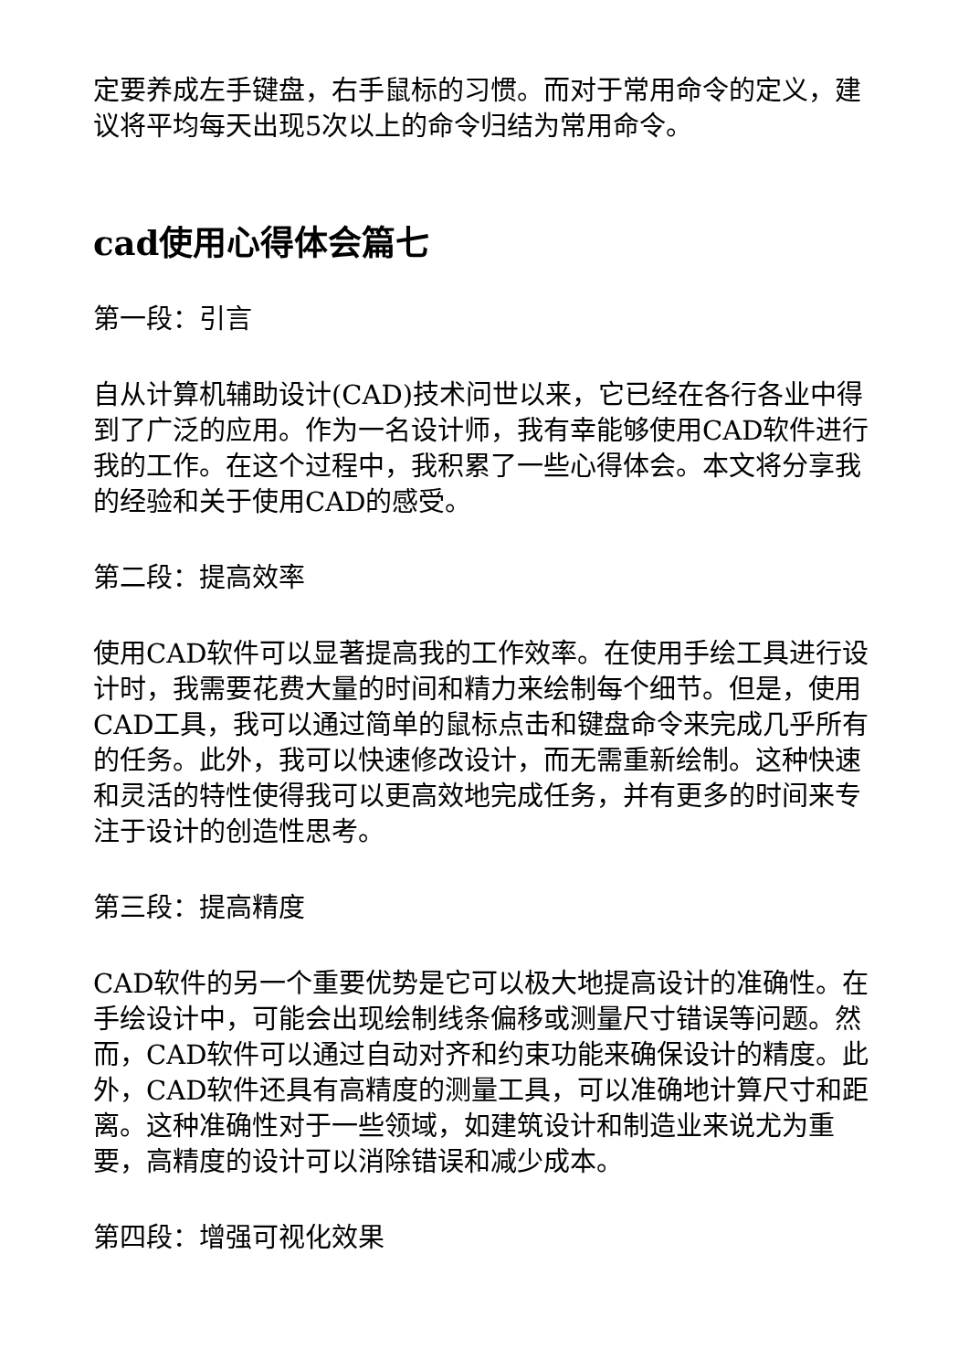定要养成左手键盘，右手鼠标的习惯。而对于常用命令的定义，建议将平均每天出现5次以上的命令归结为常用命令。
cad使用心得体会篇七
第一段：引言
自从计算机辅助设计(CAD)技术问世以来，它已经在各行各业中得到了广泛的应用。作为一名设计师，我有幸能够使用CAD软件进行我的工作。在这个过程中，我积累了一些心得体会。本文将分享我的经验和关于使用CAD的感受。
第二段：提高效率
使用CAD软件可以显著提高我的工作效率。在使用手绘工具进行设计时，我需要花费大量的时间和精力来绘制每个细节。但是，使用CAD工具，我可以通过简单的鼠标点击和键盘命令来完成几乎所有的任务。此外，我可以快速修改设计，而无需重新绘制。这种快速和灵活的特性使得我可以更高效地完成任务，并有更多的时间来专注于设计的创造性思考。
第三段：提高精度
CAD软件的另一个重要优势是它可以极大地提高设计的准确性。在手绘设计中，可能会出现绘制线条偏移或测量尺寸错误等问题。然而，CAD软件可以通过自动对齐和约束功能来确保设计的精度。此外，CAD软件还具有高精度的测量工具，可以准确地计算尺寸和距离。这种准确性对于一些领域，如建筑设计和制造业来说尤为重要，高精度的设计可以消除错误和减少成本。
第四段：增强可视化效果